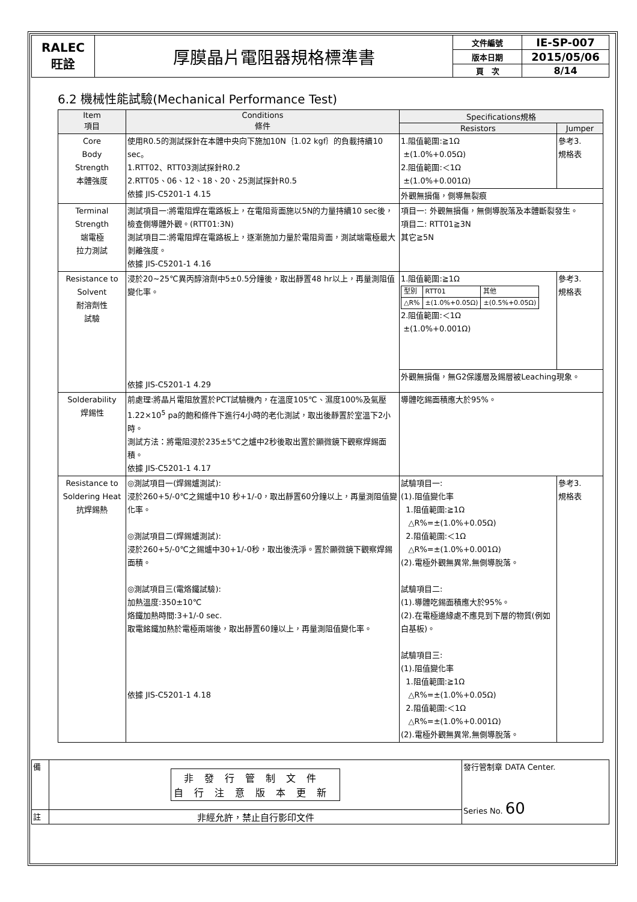| RALEC 旺詮 | 厚膜晶片電阻器規格標準書 | 文件編號 | IE-SP-007 |
| | | 版本日期 | 2015/05/06 |
| | | 頁 次 | 8/14 |
6.2 機械性能試驗(Mechanical Performance Test)
| Item 項目 | Conditions 條件 | Specifications規格 | |
| --- | --- | --- | --- |
| | | Resistors | Jumper |
| Core Body Strength 本體強度 | 使用R0.5的測試探針在本體中央向下施加10N｛1.02 kgf｝的負載持續10 sec。 1.RTT02、RTT03測試探針R0.2 2.RTT05、06、12、18、20、25測試探針R0.5 依據 JIS-C5201-1 4.15 | 1.阻值範圍:≧1Ω ±(1.0%+0.05Ω) 2.阻值範圍:＜1Ω ±(1.0%+0.001Ω) | 參考3. 規格表 |
| | | 外觀無損傷，側導無裂痕 | |
| Terminal Strength 端電極 拉力測試 | 測試項目一:將電阻焊在電路板上，在電阻背面施以5N的力量持續10 sec後，檢查側導體外觀。(RTT01:3N) 測試項目二:將電阻焊在電路板上，逐漸施加力量於電阻背面，測試端電極最大剝離強度。 依據 JIS-C5201-1 4.16 | 項目一: 外觀無損傷，無側導脫落及本體斷裂發生。 項目二: RTT01≧3N 其它≧5N | |
| Resistance to Solvent 耐溶劑性 試驗 | 浸於20~25℃異丙醇溶劑中5±0.5分鐘後，取出靜置48 hr以上，再量測阻值變化率。 依據 JIS-C5201-1 4.29 | 1.阻值範圍:≧1Ω / 型別 / RTT01 / 其他 / / △R% / ±(1.0%+0.05Ω) / ±(0.5%+0.05Ω) / 2.阻值範圍:＜1Ω ±(1.0%+0.001Ω) | 參考3. 規格表 |
| | | 外觀無損傷，無G2保護層及錫層被Leaching現象。 | |
| Solderability 焊錫性 | 前處理:將晶片電阻放置於PCT試驗機內，在溫度105℃、濕度100%及氣壓1.22×10<sup>5</sup> pa的飽和條件下進行4小時的老化測試，取出後靜置於室溫下2小時。 測試方法：將電阻浸於235±5℃之爐中2秒後取出置於顯微鏡下觀察焊錫面積。 依據 JIS-C5201-1 4.17 | 導體吃錫面積應大於95%。 | |
| Resistance to Soldering Heat 抗焊錫熱 | ◎測試項目一(焊錫爐測試): 浸於260+5/-0℃之錫爐中10 秒+1/-0，取出靜置60分鐘以上，再量測阻值變化率。 ◎測試項目二(焊錫爐測試): 浸於260+5/-0℃之錫爐中30+1/-0秒，取出後洗淨。置於顯微鏡下觀察焊錫面積。 ◎測試項目三(電烙鐵試驗): 加熱溫度:350±10℃ 烙鐵加熱時間:3+1/-0 sec. 取電銘鐵加熱於電極兩端後，取出靜置60鐘以上，再量測阻值變化率。 依據 JIS-C5201-1 4.18 | 試驗項目一: (1).阻值變化率 1.阻值範圍:≧1Ω △R%=±(1.0%+0.05Ω) 2.阻值範圍:＜1Ω △R%=±(1.0%+0.001Ω) (2).電極外觀無異常,無側導脫落。 試驗項目二: (1).導體吃錫面積應大於95%。 (2).在電極邊緣處不應見到下層的物質(例如白基板)。 試驗項目三: (1).阻值變化率 1.阻值範圍:≧1Ω △R%=±(1.0%+0.05Ω) 2.阻值範圍:＜1Ω △R%=±(1.0%+0.001Ω) (2).電極外觀無異常,無側導脫落。 | 參考3. 規格表 |
| 備 | 非發行管制文件 自行注意版本更新 | 發行管制章 DATA Center. Series No. 60 |
| 註 | 非經允許，禁止自行影印文件 | |